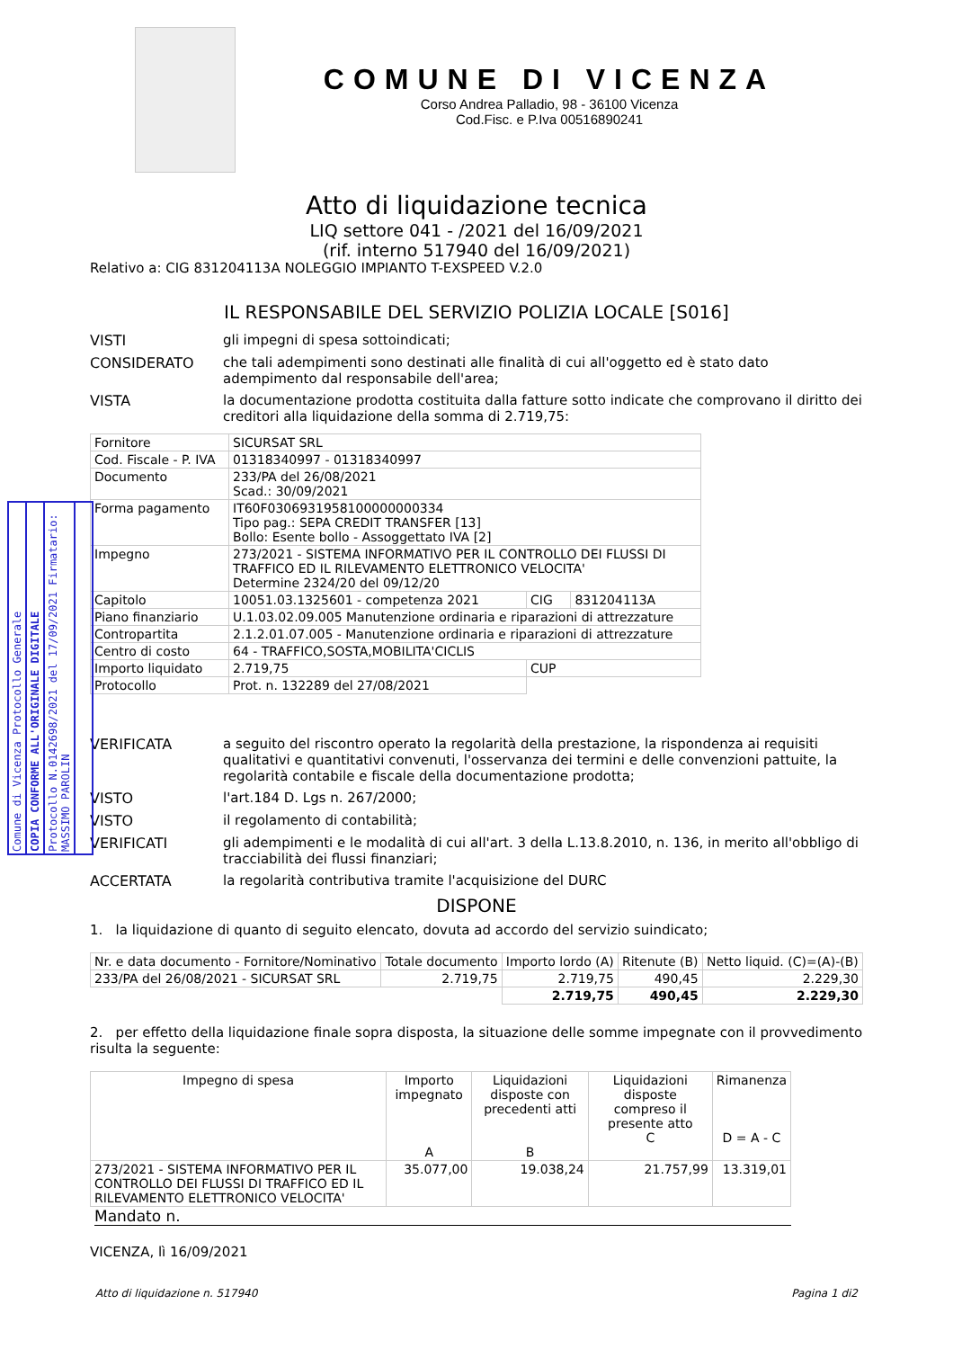Comune di Vicenza Protocollo Generale
COPIA CONFORME ALL'ORIGINALE DIGITALE
Protocollo N.0142698/2021 del 17/09/2021 Firmatario: MASSIMO PAROLIN
COMUNE DI VICENZA
Corso Andrea Palladio, 98 - 36100 Vicenza
Cod.Fisc. e P.Iva 00516890241
Atto di liquidazione tecnica
LIQ settore 041 - /2021 del 16/09/2021
(rif. interno 517940 del 16/09/2021)
Relativo a: CIG 831204113A NOLEGGIO IMPIANTO T-EXSPEED V.2.0
IL RESPONSABILE DEL SERVIZIO POLIZIA LOCALE [S016]
VISTI gli impegni di spesa sottoindicati;
CONSIDERATO che tali adempimenti sono destinati alle finalità di cui all'oggetto ed è stato dato adempimento dal responsabile dell'area;
VISTA la documentazione prodotta costituita dalla fatture sotto indicate che comprovano il diritto dei creditori alla liquidazione della somma di 2.719,75:
| Fornitore | SICURSAT SRL | | |
| Cod. Fiscale - P. IVA | 01318340997 - 01318340997 | | |
| Documento | 233/PA del 26/08/2021 Scad.: 30/09/2021 | | |
| Forma pagamento | IT60F0306931958100000000334 Tipo pag.: SEPA CREDIT TRANSFER [13] Bollo: Esente bollo - Assoggettato IVA [2] | | |
| Impegno | 273/2021 - SISTEMA INFORMATIVO PER IL CONTROLLO DEI FLUSSI DI TRAFFICO ED IL RILEVAMENTO ELETTRONICO VELOCITA' Determine 2324/20 del 09/12/20 | | |
| Capitolo | 10051.03.1325601 - competenza 2021 | CIG | 831204113A |
| Piano finanziario | U.1.03.02.09.005 Manutenzione ordinaria e riparazioni di attrezzature | | |
| Contropartita | 2.1.2.01.07.005 - Manutenzione ordinaria e riparazioni di attrezzature | | |
| Centro di costo | 64 - TRAFFICO,SOSTA,MOBILITA'CICLIS | | |
| Importo liquidato | 2.719,75 | CUP | |
| Protocollo | Prot. n. 132289 del 27/08/2021 | | |
VERIFICATA a seguito del riscontro operato la regolarità della prestazione, la rispondenza ai requisiti qualitativi e quantitativi convenuti, l'osservanza dei termini e delle convenzioni pattuite, la regolarità contabile e fiscale della documentazione prodotta;
VISTO l'art.184 D. Lgs n. 267/2000;
VISTO il regolamento di contabilità;
VERIFICATI gli adempimenti e le modalità di cui all'art. 3 della L.13.8.2010, n. 136, in merito all'obbligo di tracciabilità dei flussi finanziari;
ACCERTATA la regolarità contributiva tramite l'acquisizione del DURC
DISPONE
1. la liquidazione di quanto di seguito elencato, dovuta ad accordo del servizio suindicato;
| Nr. e data documento - Fornitore/Nominativo | Totale documento | Importo lordo (A) | Ritenute (B) | Netto liquid. (C)=(A)-(B) |
| --- | --- | --- | --- | --- |
| 233/PA del 26/08/2021 - SICURSAT SRL | 2.719,75 | 2.719,75 | 490,45 | 2.229,30 |
| | | 2.719,75 | 490,45 | 2.229,30 |
2. per effetto della liquidazione finale sopra disposta, la situazione delle somme impegnate con il provvedimento risulta la seguente:
| Impegno di spesa | Importo impegnato A | Liquidazioni disposte con precedenti atti B | Liquidazioni disposte compreso il presente atto C | Rimanenza D = A - C |
| --- | --- | --- | --- | --- |
| 273/2021 - SISTEMA INFORMATIVO PER IL CONTROLLO DEI FLUSSI DI TRAFFICO ED IL RILEVAMENTO ELETTRONICO VELOCITA' | 35.077,00 | 19.038,24 | 21.757,99 | 13.319,01 |
Mandato n.
VICENZA, lì 16/09/2021
Atto di liquidazione n. 517940 Pagina 1 di2